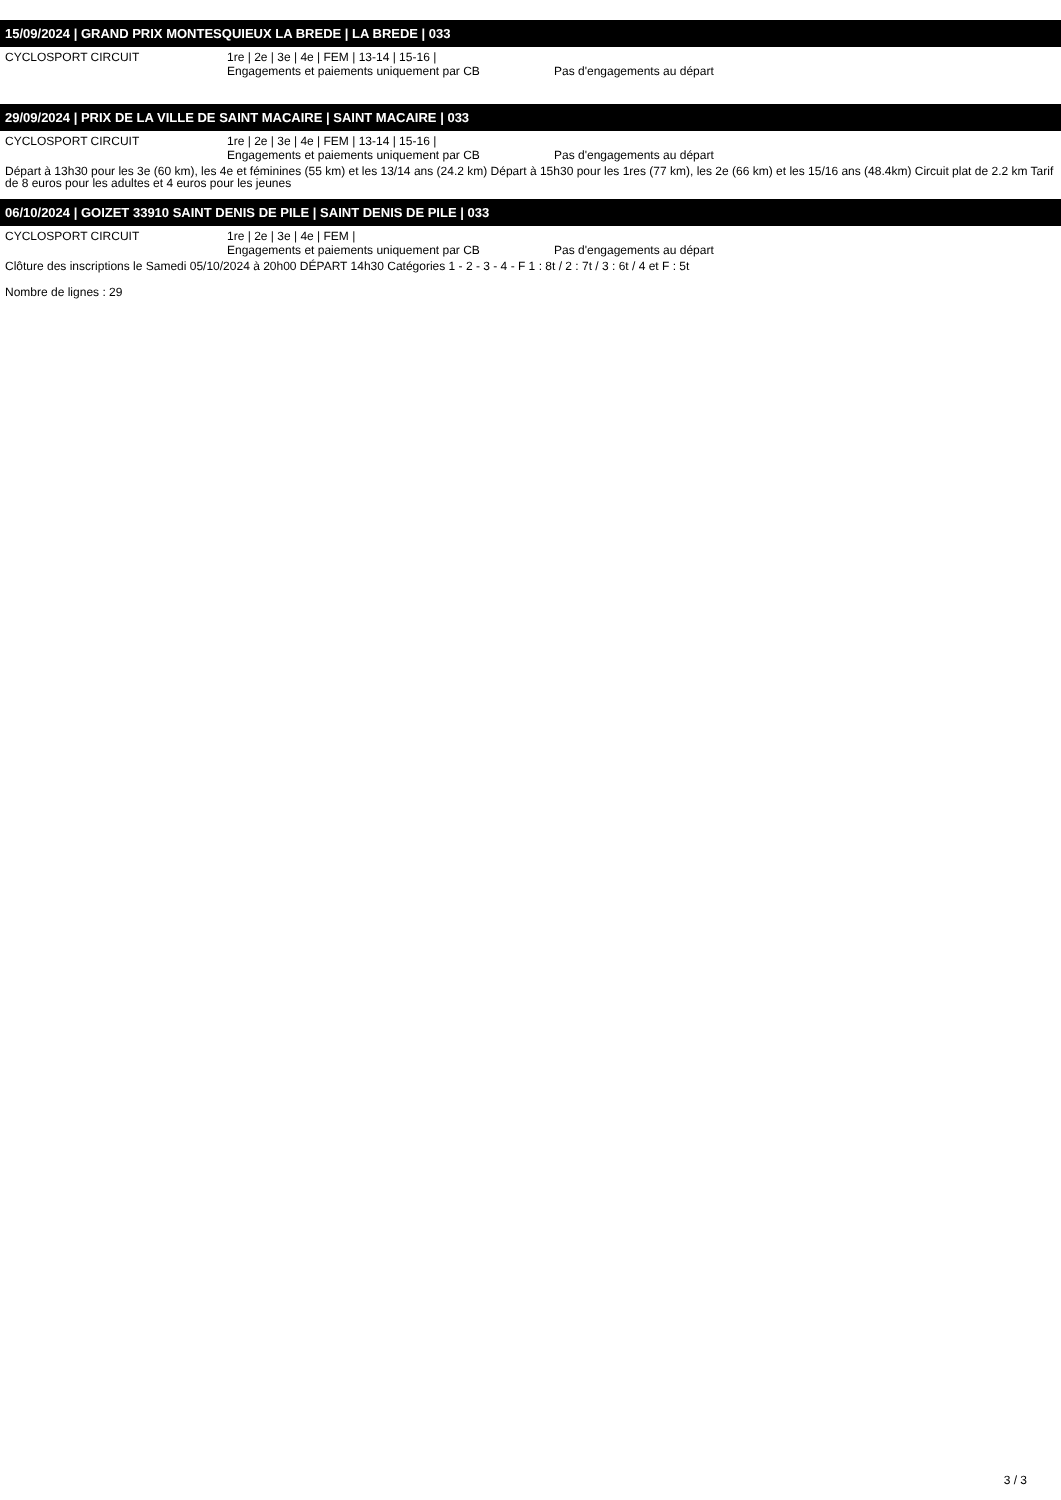15/09/2024 | GRAND PRIX MONTESQUIEUX LA BREDE | LA BREDE | 033
CYCLOSPORT CIRCUIT 1re | 2e | 3e | 4e | FEM | 13-14 | 15-16 |
Engagements et paiements uniquement par CB Pas d'engagements au départ
29/09/2024 | PRIX DE LA VILLE DE SAINT MACAIRE | SAINT MACAIRE | 033
CYCLOSPORT CIRCUIT 1re | 2e | 3e | 4e | FEM | 13-14 | 15-16 |
Engagements et paiements uniquement par CB Pas d'engagements au départ
Départ à 13h30 pour les 3e (60 km), les 4e et féminines (55 km) et les 13/14 ans (24.2 km) Départ à 15h30 pour les 1res (77 km), les 2e (66 km) et les 15/16 ans (48.4km) Circuit plat de 2.2 km Tarif de 8 euros pour les adultes et 4 euros pour les jeunes
06/10/2024 | GOIZET 33910 SAINT DENIS DE PILE | SAINT DENIS DE PILE | 033
CYCLOSPORT CIRCUIT 1re | 2e | 3e | 4e | FEM |
Engagements et paiements uniquement par CB Pas d'engagements au départ
Clôture des inscriptions le Samedi 05/10/2024 à 20h00 DÉPART 14h30 Catégories 1 - 2 - 3 - 4 - F 1 : 8t / 2 : 7t / 3 : 6t / 4 et F : 5t
Nombre de lignes : 29
3 / 3